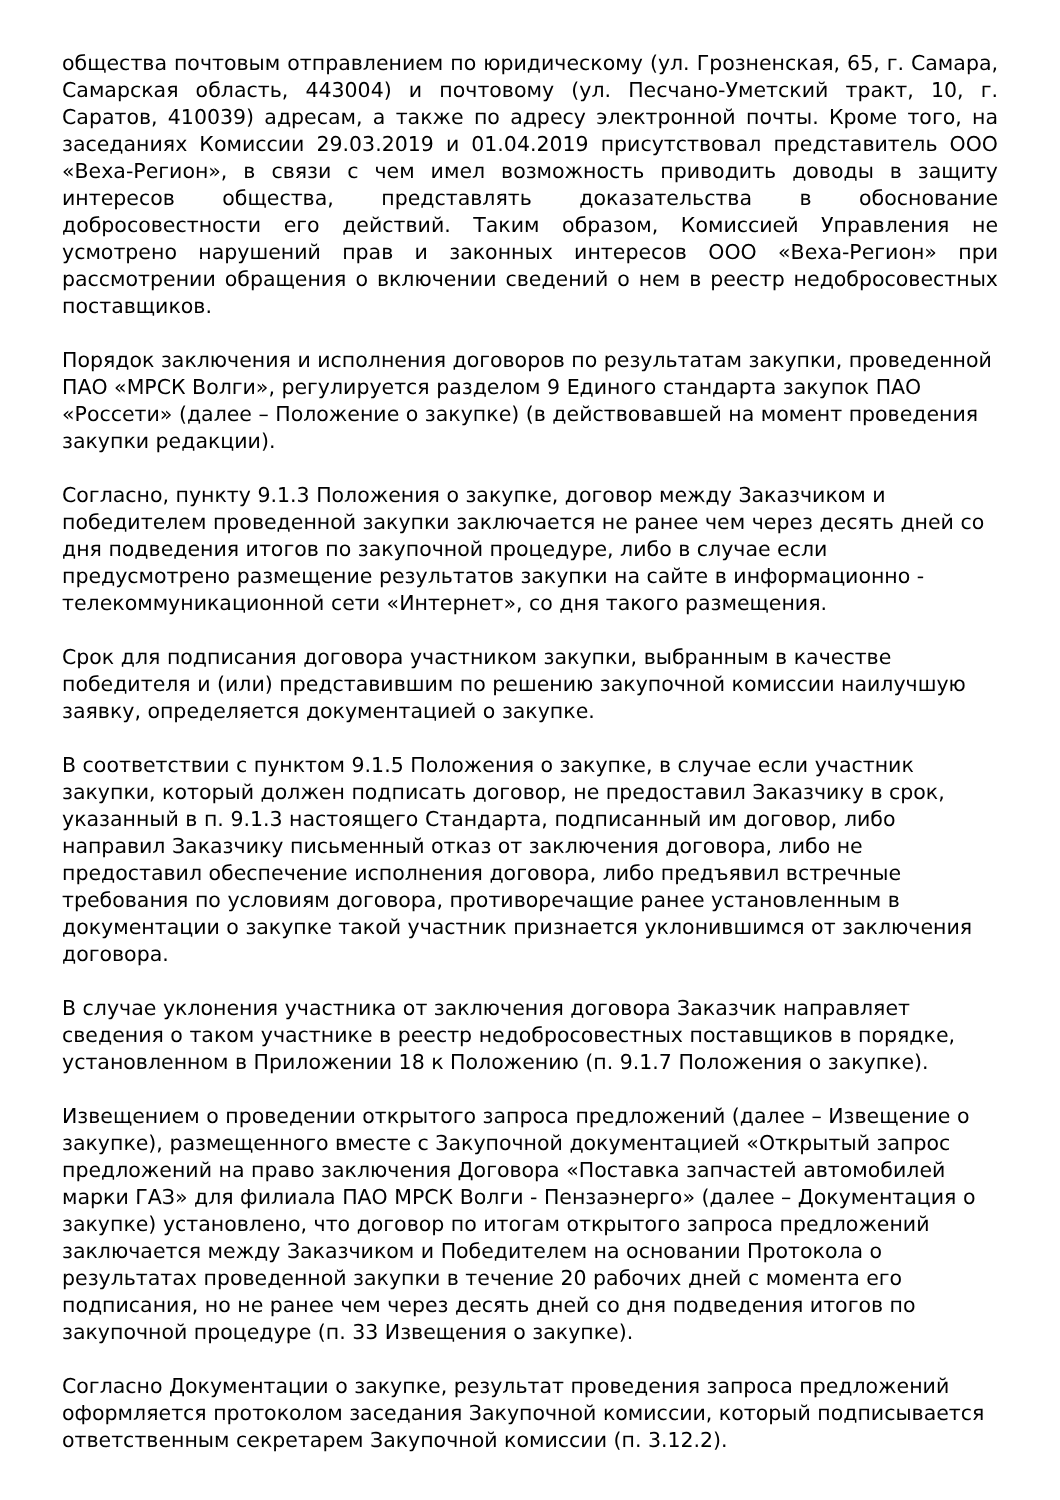общества почтовым отправлением по юридическому (ул. Грозненская, 65, г. Самара, Самарская область, 443004) и почтовому (ул. Песчано-Уметский тракт, 10, г. Саратов, 410039) адресам, а также по адресу электронной почты. Кроме того, на заседаниях Комиссии 29.03.2019 и 01.04.2019 присутствовал представитель ООО «Веха-Регион», в связи с чем имел возможность приводить доводы в защиту интересов общества, представлять доказательства в обоснование добросовестности его действий. Таким образом, Комиссией Управления не усмотрено нарушений прав и законных интересов ООО «Веха-Регион» при рассмотрении обращения о включении сведений о нем в реестр недобросовестных поставщиков.
Порядок заключения и исполнения договоров по результатам закупки, проведенной ПАО «МРСК Волги», регулируется разделом 9 Единого стандарта закупок ПАО «Россети» (далее – Положение о закупке) (в действовавшей на момент проведения закупки редакции).
Согласно, пункту 9.1.3 Положения о закупке, договор между Заказчиком и победителем проведенной закупки заключается не ранее чем через десять дней со дня подведения итогов по закупочной процедуре, либо в случае если предусмотрено размещение результатов закупки на сайте в информационно - телекоммуникационной сети «Интернет», со дня такого размещения.
Срок для подписания договора участником закупки, выбранным в качестве победителя и (или) представившим по решению закупочной комиссии наилучшую заявку, определяется документацией о закупке.
В соответствии с пунктом 9.1.5 Положения о закупке, в случае если участник закупки, который должен подписать договор, не предоставил Заказчику в срок, указанный в п. 9.1.3 настоящего Стандарта, подписанный им договор, либо направил Заказчику письменный отказ от заключения договора, либо не предоставил обеспечение исполнения договора, либо предъявил встречные требования по условиям договора, противоречащие ранее установленным в документации о закупке такой участник признается уклонившимся от заключения договора.
В случае уклонения участника от заключения договора Заказчик направляет сведения о таком участнике в реестр недобросовестных поставщиков в порядке, установленном в Приложении 18 к Положению (п. 9.1.7 Положения о закупке).
Извещением о проведении открытого запроса предложений (далее – Извещение о закупке), размещенного вместе с Закупочной документацией «Открытый запрос предложений на право заключения Договора «Поставка запчастей автомобилей марки ГАЗ» для филиала ПАО МРСК Волги - Пензаэнерго» (далее – Документация о закупке) установлено, что договор по итогам открытого запроса предложений заключается между Заказчиком и Победителем на основании Протокола о результатах проведенной закупки в течение 20 рабочих дней с момента его подписания, но не ранее чем через десять дней со дня подведения итогов по закупочной процедуре (п. 33 Извещения о закупке).
Согласно Документации о закупке, результат проведения запроса предложений оформляется протоколом заседания Закупочной комиссии, который подписывается ответственным секретарем Закупочной комиссии (п. 3.12.2).